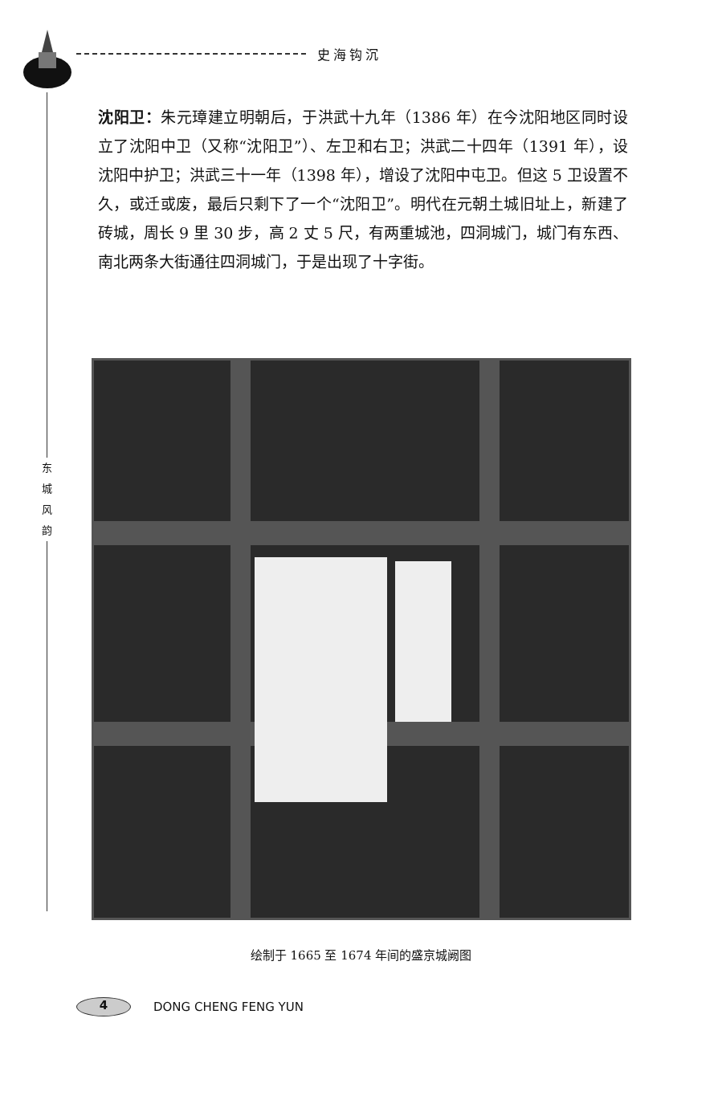史海钩沉
东
城
风
韵
沈阳卫：朱元璋建立明朝后，于洪武十九年（1386 年）在今沈阳地区同时设立了沈阳中卫（又称“沈阳卫”）、左卫和右卫；洪武二十四年（1391 年），设沈阳中护卫；洪武三十一年（1398 年），增设了沈阳中屯卫。但这 5 卫设置不久，或迁或废，最后只剩下了一个“沈阳卫”。明代在元朝土城旧址上，新建了砖城，周长 9 里 30 步，高 2 丈 5 尺，有两重城池，四洞城门，城门有东西、南北两条大街通往四洞城门，于是出现了十字街。
绘制于 1665 至 1674 年间的盛京城阙图
4
DONG CHENG FENG YUN